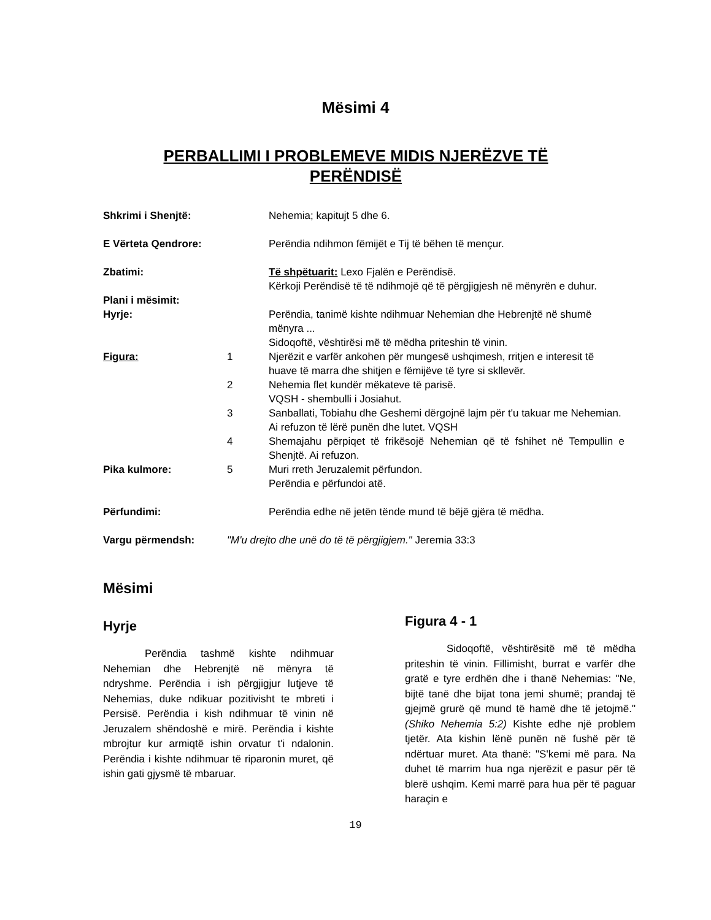Mësimi 4
PERBALLIMI I PROBLEMEVE MIDIS NJERËZVE TË PERËNDISË
| Shkrimi i Shenjtë: | | Nehemia; kapitujt 5 dhe 6. |
| E Vërteta Qendrore: | | Perëndia ndihmon fëmijët e Tij të bëhen të mençur. |
| Zbatimi: | | Të shpëtuarit: Lexo Fjalën e Perëndisë. Kërkoji Perëndisë të të ndihmojë që të përgjigjesh në mënyrën e duhur. |
| Plani i mësimit: | | |
| Hyrje: | | Perëndia, tanimë kishte ndihmuar Nehemian dhe Hebrenjtë në shumë mënyra ... Sidoqoftë, vështirësi më të mëdha priteshin të vinin. |
| Figura: | 1 | Njerëzit e varfër ankohen për mungesë ushqimesh, rritjen e interesit të huave të marra dhe shitjen e fëmijëve të tyre si skllevër. |
| | 2 | Nehemia flet kundër mëkateve të parisë. VQSH - shembulli i Josiahut. |
| | 3 | Sanballati, Tobiahu dhe Geshemi dërgojnë lajm për t'u takuar me Nehemian. Ai refuzon të lërë punën dhe lutet. VQSH |
| | 4 | Shemajahu përpiqet të frikësojë Nehemian që të fshihet në Tempullin e Shenjtë. Ai refuzon. |
| Pika kulmore: | 5 | Muri rreth Jeruzalemit përfundon. Perëndia e përfundoi atë. |
| Përfundimi: | | Perëndia edhe në jetën tënde mund të bëjë gjëra të mëdha. |
| Vargu përmendsh: | "M'u drejto dhe unë do të të përgjigjem." Jeremia 33:3 | |
Mësimi
Hyrje
Perëndia tashmë kishte ndihmuar Nehemian dhe Hebrenjtë në mënyra të ndryshme. Perëndia i ish përgjigjur lutjeve të Nehemias, duke ndikuar pozitivisht te mbreti i Persisë. Perëndia i kish ndihmuar të vinin në Jeruzalem shëndoshë e mirë. Perëndia i kishte mbrojtur kur armiqtë ishin orvatur t'i ndalonin. Perëndia i kishte ndihmuar të riparonin muret, që ishin gati gjysmë të mbaruar.
Figura 4 - 1
Sidoqoftë, vështirësitë më të mëdha priteshin të vinin. Fillimisht, burrat e varfër dhe gratë e tyre erdhën dhe i thanë Nehemias: "Ne, bijtë tanë dhe bijat tona jemi shumë; prandaj të gjejmë grurë që mund të hamë dhe të jetojmë." (Shiko Nehemia 5:2) Kishte edhe një problem tjetër. Ata kishin lënë punën në fushë për të ndërtuar muret. Ata thanë: "S'kemi më para. Na duhet të marrim hua nga njerëzit e pasur për të blerë ushqim. Kemi marrë para hua për të paguar haraçin e
19